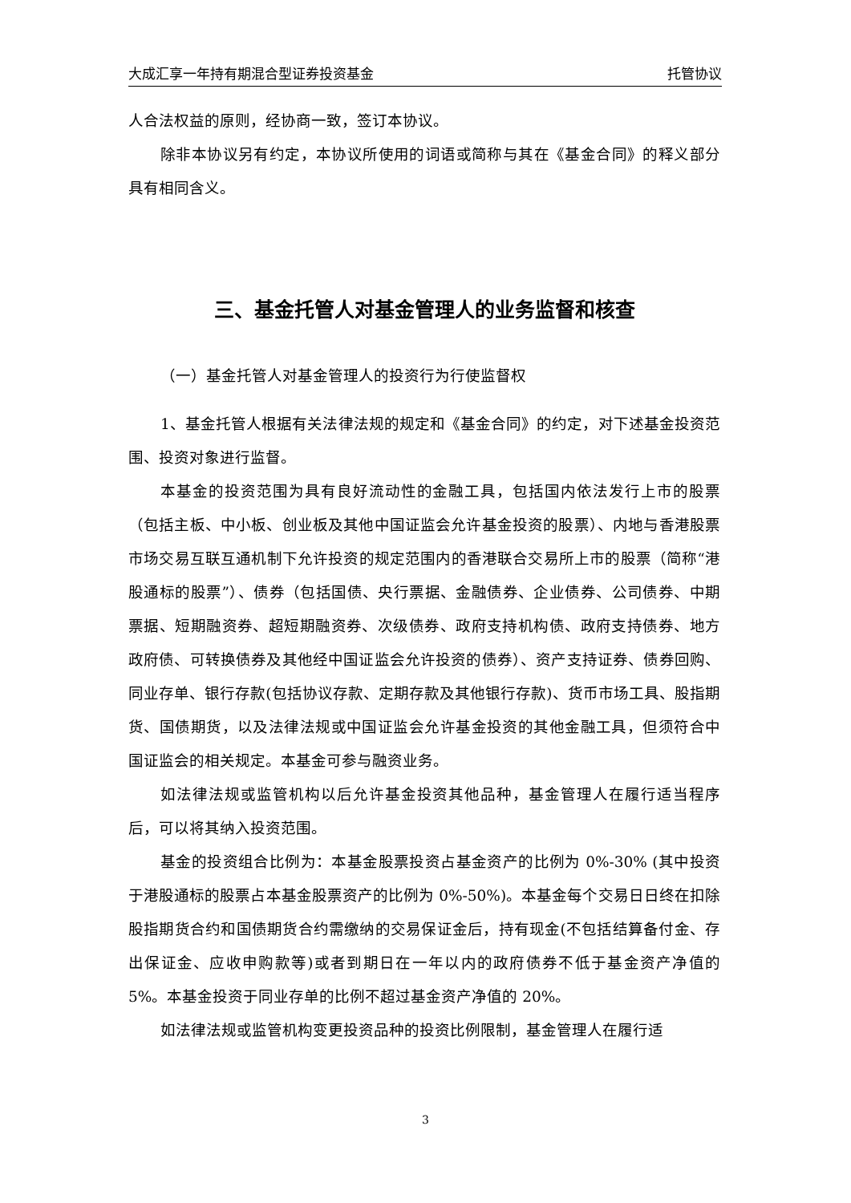大成汇享一年持有期混合型证券投资基金 托管协议
人合法权益的原则，经协商一致，签订本协议。
除非本协议另有约定，本协议所使用的词语或简称与其在《基金合同》的释义部分具有相同含义。
三、基金托管人对基金管理人的业务监督和核查
（一）基金托管人对基金管理人的投资行为行使监督权
1、基金托管人根据有关法律法规的规定和《基金合同》的约定，对下述基金投资范围、投资对象进行监督。
本基金的投资范围为具有良好流动性的金融工具，包括国内依法发行上市的股票（包括主板、中小板、创业板及其他中国证监会允许基金投资的股票）、内地与香港股票市场交易互联互通机制下允许投资的规定范围内的香港联合交易所上市的股票（简称“港股通标的股票”）、债券（包括国债、央行票据、金融债券、企业债券、公司债券、中期票据、短期融资券、超短期融资券、次级债券、政府支持机构债、政府支持债券、地方政府债、可转换债券及其他经中国证监会允许投资的债券）、资产支持证券、债券回购、同业存单、银行存款(包括协议存款、定期存款及其他银行存款)、货币市场工具、股指期货、国债期货，以及法律法规或中国证监会允许基金投资的其他金融工具，但须符合中国证监会的相关规定。本基金可参与融资业务。
如法律法规或监管机构以后允许基金投资其他品种，基金管理人在履行适当程序后，可以将其纳入投资范围。
基金的投资组合比例为：本基金股票投资占基金资产的比例为 0%-30% (其中投资于港股通标的股票占本基金股票资产的比例为 0%-50%)。本基金每个交易日日终在扣除股指期货合约和国债期货合约需缴纳的交易保证金后，持有现金(不包括结算备付金、存出保证金、应收申购款等)或者到期日在一年以内的政府债券不低于基金资产净值的 5%。本基金投资于同业存单的比例不超过基金资产净值的 20%。
如法律法规或监管机构变更投资品种的投资比例限制，基金管理人在履行适
3